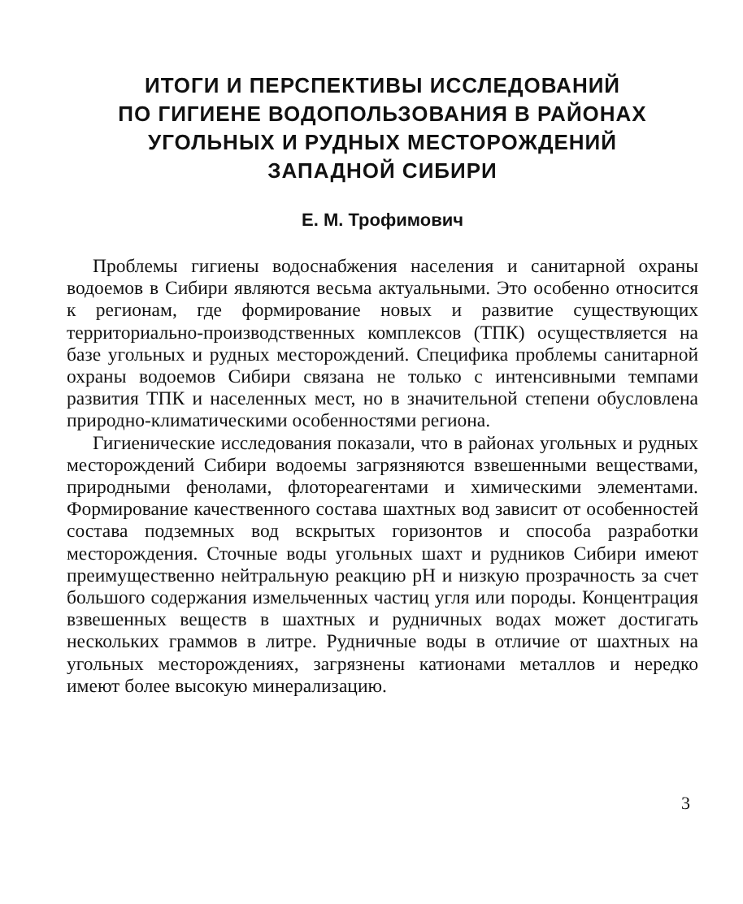ИТОГИ И ПЕРСПЕКТИВЫ ИССЛЕДОВАНИЙ
ПО ГИГИЕНЕ ВОДОПОЛЬЗОВАНИЯ В РАЙОНАХ
УГОЛЬНЫХ И РУДНЫХ МЕСТОРОЖДЕНИЙ
ЗАПАДНОЙ СИБИРИ
Е. М. Трофимович
Проблемы гигиены водоснабжения населения и санитарной охраны водоемов в Сибири являются весьма актуальными. Это особенно относится к регионам, где формирование новых и развитие существующих территориально-производственных комплексов (ТПК) осуществляется на базе угольных и рудных месторождений. Специфика проблемы санитарной охраны водоемов Сибири связана не только с интенсивными темпами развития ТПК и населенных мест, но в значительной степени обусловлена природно-климатическими особенностями региона.
Гигиенические исследования показали, что в районах угольных и рудных месторождений Сибири водоемы загрязняются взвешенными веществами, природными фенолами, флотореагентами и химическими элементами. Формирование качественного состава шахтных вод зависит от особенностей состава подземных вод вскрытых горизонтов и способа разработки месторождения. Сточные воды угольных шахт и рудников Сибири имеют преимущественно нейтральную реакцию pH и низкую прозрачность за счет большого содержания измельченных частиц угля или породы. Концентрация взвешенных веществ в шахтных и рудничных водах может достигать нескольких граммов в литре. Рудничные воды в отличие от шахтных на угольных месторождениях, загрязнены катионами металлов и нередко имеют более высокую минерализацию.
3